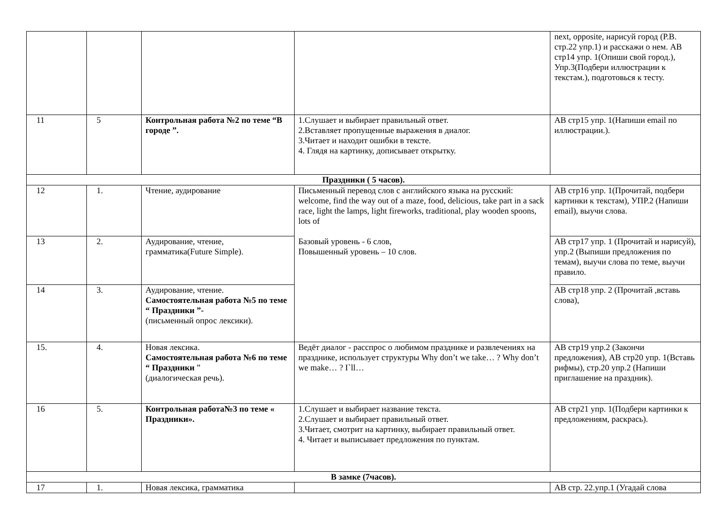| | | | | next, opposite, нарисуй город (P.B. стр.22 упр.1) и расскажи о нем. АВ стр14 упр. 1(Опиши свой город.), Упр.3(Подбери иллюстрации к текстам.), подготовься к тесту. |
| 11 | 5 | Контрольная работа №2 по теме “В городе ”. | 1.Слушает и выбирает правильный ответ. 2.Вставляет пропущенные выражения в диалог. 3.Читает и находит ошибки в тексте. 4. Глядя на картинку, дописывает открытку. | АВ стр15 упр. 1(Напиши email по иллюстрации.). |
| Праздники ( 5 часов). | | | | |
| 12 | 1. | Чтение, аудирование | Письменный перевод слов с английского языка на русский: welcome, find the way out of a maze, food, delicious, take part in a sack race, light the lamps, light fireworks, traditional, play wooden spoons, lots of Базовый уровень - 6 слов, Повышенный уровень – 10 слов. | АВ стр16 упр. 1(Прочитай, подбери картинки к текстам), УПР.2 (Напиши email), выучи слова. |
| 13 | 2. | Аудирование, чтение, грамматика(Future Simple). | | АВ стр17 упр. 1 (Прочитай и нарисуй), упр.2 (Выпиши предложения по темам), выучи слова по теме, выучи правило. |
| 14 | 3. | Аудирование, чтение. Самостоятельная работа №5 по теме “ Праздники ”- (письменный опрос лексики). | | АВ стр18 упр. 2 (Прочитай ,вставь слова), |
| 15. | 4. | Новая лексика. Самостоятельная работа №6 по теме “ Праздники ” (диалогическая речь). | Ведёт диалог - расспрос о любимом празднике и развлечениях на празднике, использует структуры Why don’t we take… ? Why don’t we make… ? I`ll… | АВ стр19 упр.2 (Закончи предложения), АВ стр20 упр. 1(Вставь рифмы), стр.20 упр.2 (Напиши приглашение на праздник). |
| 16 | 5. | Контрольная работа№3 по теме « Праздники». | 1.Слушает и выбирает название текста. 2.Слушает и выбирает правильный ответ. 3.Читает, смотрит на картинку, выбирает правильный ответ. 4. Читает и выписывает предложения по пунктам. | АВ стр21 упр. 1(Подбери картинки к предложениям, раскрась). |
| В замке (7часов). | | | | |
| 17 | 1. | Новая лексика, грамматика | | АВ стр. 22.упр.1 (Угадай слова |